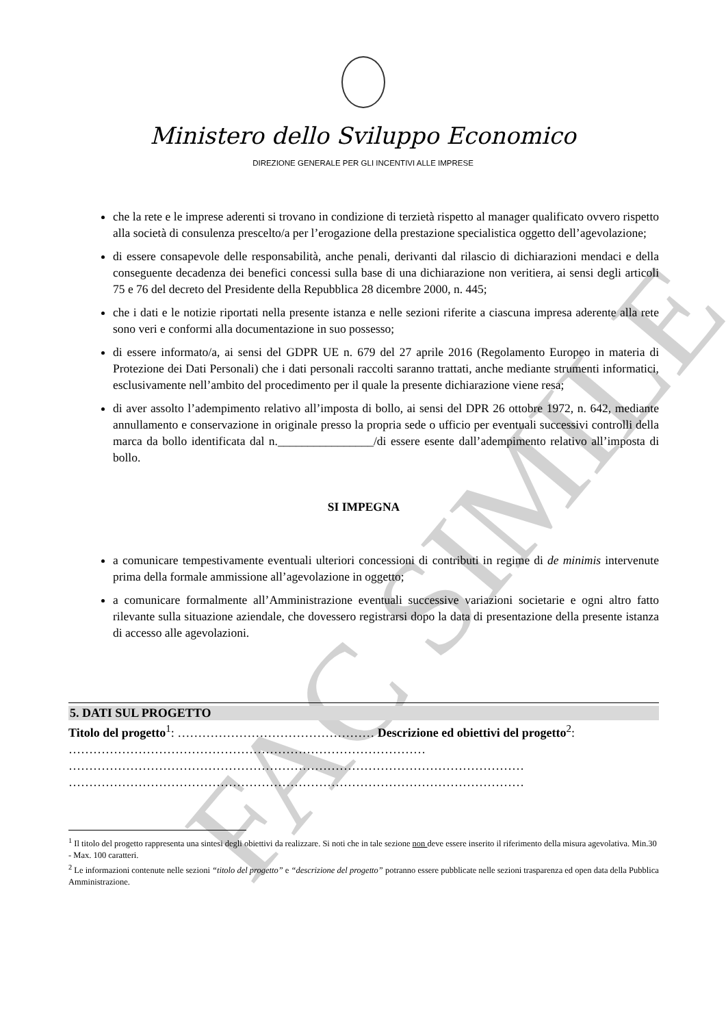FAC SIMILE
Ministero dello Sviluppo Economico
DIREZIONE GENERALE PER GLI INCENTIVI ALLE IMPRESE
che la rete e le imprese aderenti si trovano in condizione di terzietà rispetto al manager qualificato ovvero rispetto alla società di consulenza prescelto/a per l’erogazione della prestazione specialistica oggetto dell’agevolazione;
di essere consapevole delle responsabilità, anche penali, derivanti dal rilascio di dichiarazioni mendaci e della conseguente decadenza dei benefici concessi sulla base di una dichiarazione non veritiera, ai sensi degli articoli 75 e 76 del decreto del Presidente della Repubblica 28 dicembre 2000, n. 445;
che i dati e le notizie riportati nella presente istanza e nelle sezioni riferite a ciascuna impresa aderente alla rete sono veri e conformi alla documentazione in suo possesso;
di essere informato/a, ai sensi del GDPR UE n. 679 del 27 aprile 2016 (Regolamento Europeo in materia di Protezione dei Dati Personali) che i dati personali raccolti saranno trattati, anche mediante strumenti informatici, esclusivamente nell’ambito del procedimento per il quale la presente dichiarazione viene resa;
di aver assolto l’adempimento relativo all’imposta di bollo, ai sensi del DPR 26 ottobre 1972, n. 642, mediante annullamento e conservazione in originale presso la propria sede o ufficio per eventuali successivi controlli della marca da bollo identificata dal n.________________/di essere esente dall’adempimento relativo all’imposta di bollo.
SI IMPEGNA
a comunicare tempestivamente eventuali ulteriori concessioni di contributi in regime di de minimis intervenute prima della formale ammissione all’agevolazione in oggetto;
a comunicare formalmente all’Amministrazione eventuali successive variazioni societarie e ogni altro fatto rilevante sulla situazione aziendale, che dovessero registrarsi dopo la data di presentazione della presente istanza di accesso alle agevolazioni.
5. DATI SUL PROGETTO
Titolo del progetto<sup>1</sup>: ………………………………………… Descrizione ed obiettivi del progetto<sup>2</sup>: ……………………………………………………………………………
…………………………………………………………………………………………………
…………………………………………………………………………………………………
<sup>1</sup> Il titolo del progetto rappresenta una sintesi degli obiettivi da realizzare. Si noti che in tale sezione non deve essere inserito il riferimento della misura agevolativa. Min.30 - Max. 100 caratteri.
<sup>2</sup> Le informazioni contenute nelle sezioni “titolo del progetto” e “descrizione del progetto” potranno essere pubblicate nelle sezioni trasparenza ed open data della Pubblica Amministrazione.